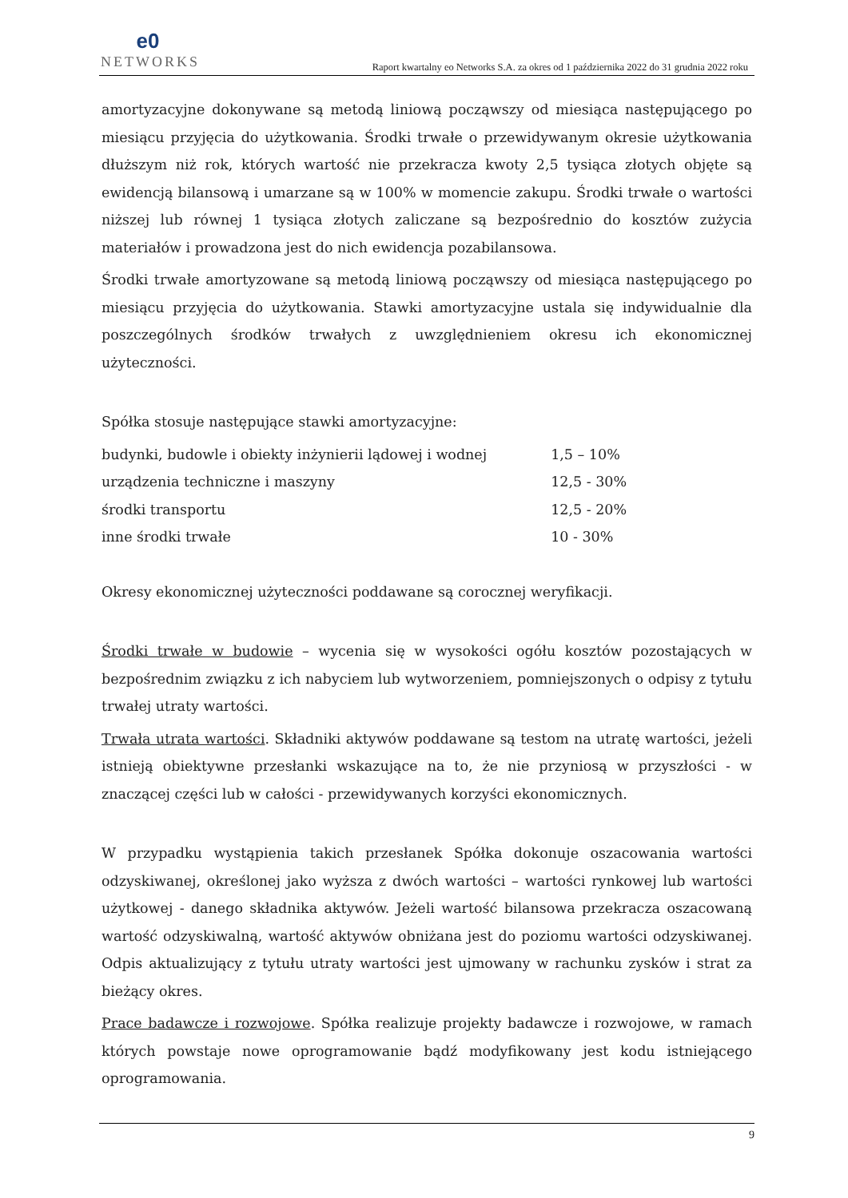e0
NETWORKS
Raport kwartalny eo Networks S.A. za okres od 1 października 2022 do 31 grudnia 2022 roku
amortyzacyjne dokonywane są metodą liniową począwszy od miesiąca następującego po miesiącu przyjęcia do użytkowania. Środki trwałe o przewidywanym okresie użytkowania dłuższym niż rok, których wartość nie przekracza kwoty 2,5 tysiąca złotych objęte są ewidencją bilansową i umarzane są w 100% w momencie zakupu. Środki trwałe o wartości niższej lub równej 1 tysiąca złotych zaliczane są bezpośrednio do kosztów zużycia materiałów i prowadzona jest do nich ewidencja pozabilansowa.
Środki trwałe amortyzowane są metodą liniową począwszy od miesiąca następującego po miesiącu przyjęcia do użytkowania. Stawki amortyzacyjne ustala się indywidualnie dla poszczególnych środków trwałych z uwzględnieniem okresu ich ekonomicznej użyteczności.
Spółka stosuje następujące stawki amortyzacyjne:
| budynki, budowle i obiekty inżynierii lądowej i wodnej | 1,5 – 10% |
| urządzenia techniczne i maszyny | 12,5 - 30% |
| środki transportu | 12,5 - 20% |
| inne środki trwałe | 10 - 30% |
Okresy ekonomicznej użyteczności poddawane są corocznej weryfikacji.
Środki trwałe w budowie – wycenia się w wysokości ogółu kosztów pozostających w bezpośrednim związku z ich nabyciem lub wytworzeniem, pomniejszonych o odpisy z tytułu trwałej utraty wartości.
Trwała utrata wartości. Składniki aktywów poddawane są testom na utratę wartości, jeżeli istnieją obiektywne przesłanki wskazujące na to, że nie przyniosą w przyszłości - w znaczącej części lub w całości - przewidywanych korzyści ekonomicznych.
W przypadku wystąpienia takich przesłanek Spółka dokonuje oszacowania wartości odzyskiwanej, określonej jako wyższa z dwóch wartości – wartości rynkowej lub wartości użytkowej - danego składnika aktywów. Jeżeli wartość bilansowa przekracza oszacowaną wartość odzyskiwalną, wartość aktywów obniżana jest do poziomu wartości odzyskiwanej. Odpis aktualizujący z tytułu utraty wartości jest ujmowany w rachunku zysków i strat za bieżący okres.
Prace badawcze i rozwojowe. Spółka realizuje projekty badawcze i rozwojowe, w ramach których powstaje nowe oprogramowanie bądź modyfikowany jest kodu istniejącego oprogramowania.
9